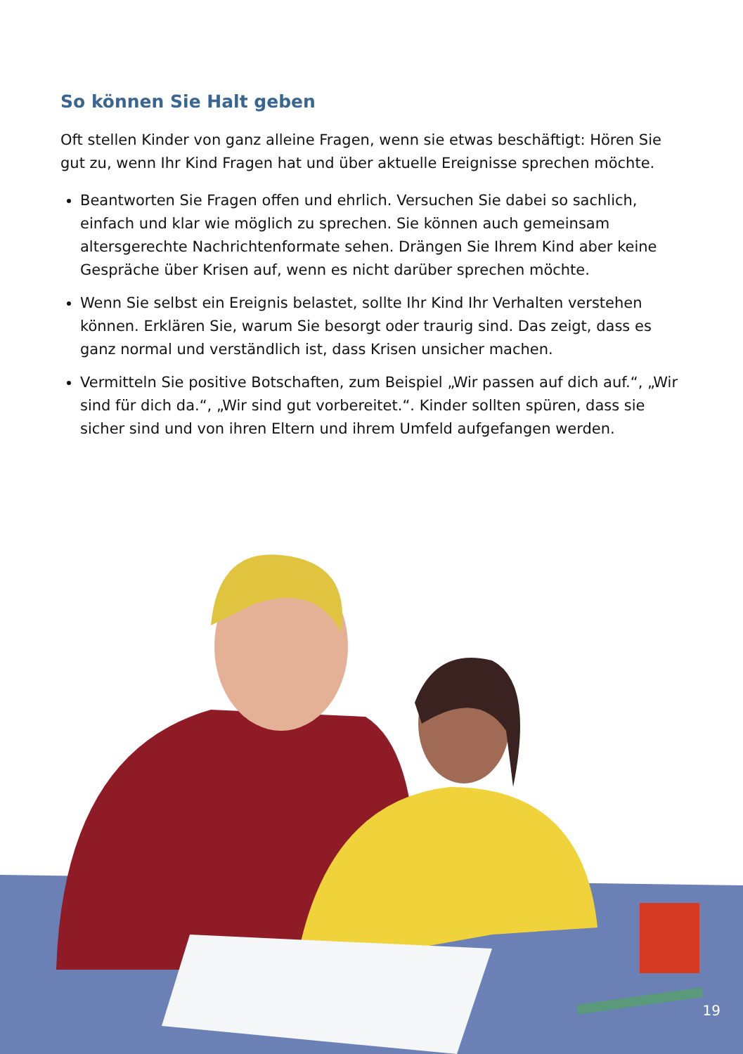So können Sie Halt geben
Oft stellen Kinder von ganz alleine Fragen, wenn sie etwas beschäftigt: Hören Sie gut zu, wenn Ihr Kind Fragen hat und über aktuelle Ereignisse sprechen möchte.
Beantworten Sie Fragen offen und ehrlich. Versuchen Sie dabei so sachlich, einfach und klar wie möglich zu sprechen. Sie können auch gemeinsam altersgerechte Nachrichtenformate sehen. Drängen Sie Ihrem Kind aber keine Gespräche über Krisen auf, wenn es nicht darüber sprechen möchte.
Wenn Sie selbst ein Ereignis belastet, sollte Ihr Kind Ihr Verhalten verstehen können. Erklären Sie, warum Sie besorgt oder traurig sind. Das zeigt, dass es ganz normal und verständlich ist, dass Krisen unsicher machen.
Vermitteln Sie positive Botschaften, zum Beispiel „Wir passen auf dich auf.“, „Wir sind für dich da.“, „Wir sind gut vorbereitet.“. Kinder sollten spüren, dass sie sicher sind und von ihren Eltern und ihrem Umfeld aufgefangen werden.
19